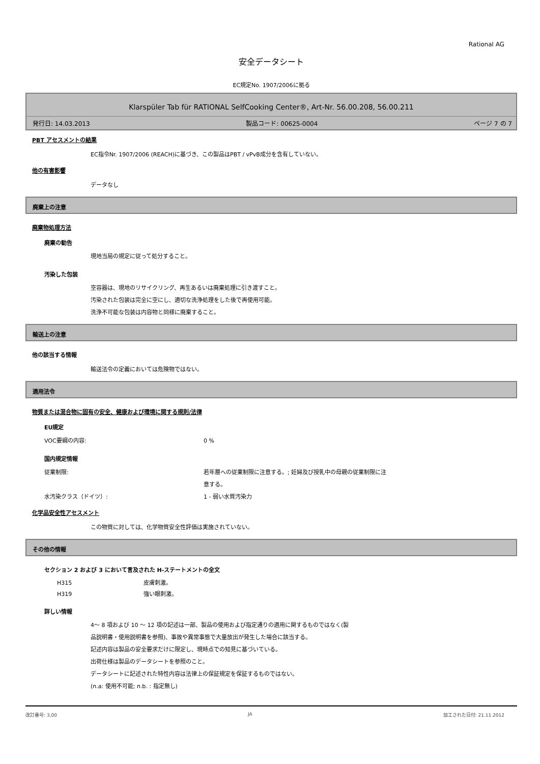Rational AG
安全データシート
EC規定No. 1907/2006に拠る
Klarspüler Tab für RATIONAL SelfCooking Center®, Art-Nr. 56.00.208, 56.00.211
発行日: 14.03.2013 製品コード: 00625-0004 ページ 7 の 7
PBT アセスメントの結果
EC指令Nr. 1907/2006 (REACH)に基づき、この製品はPBT / vPvB成分を含有していない。
他の有害影響
データなし
廃棄上の注意
廃棄物処理方法
廃棄の勧告
現地当局の規定に従って処分すること。
汚染した包装
空容器は、現地のリサイクリング、再生あるいは廃棄処理に引き渡すこと。
汚染された包装は完全に空にし、適切な洗浄処理をした後で再使用可能。
洗浄不可能な包装は内容物と同様に廃棄すること。
輸送上の注意
他の該当する情報
輸送法令の定義においては危険物ではない。
適用法令
物質または混合物に固有の安全、健康および環境に関する規則/法律
EU規定
VOC要綱の内容: 0 %
国内規定情報
従業制限: 若年層への従業制限に注意する。; 妊婦及び授乳中の母親の従業制限に注
意する。
水汚染クラス（ドイツ）: 1 - 弱い水質汚染力
化学品安全性アセスメント
この物質に対しては、化学物質安全性評価は実施されていない。
その他の情報
セクション 2 および 3 において言及された H-ステートメントの全文
H315 皮膚刺激。
H319 強い眼刺激。
詳しい情報
4～ 8 項および 10 ～ 12 項の記述は一部、製品の使用および指定通りの適用に関するものではなく(製
品説明書・使用説明書を参照)、事故や異常事態で大量放出が発生した場合に該当する。
記述内容は製品の安全要求だけに限定し、現時点での知見に基づいている。
出荷仕様は製品のデータシートを参照のこと。
データシートに記述された特性内容は法律上の保証規定を保証するものではない。
(n.a: 使用不可能; n.b. : 指定無し)
改訂番号: 3,00 JA 加工された日付: 21.11.2012